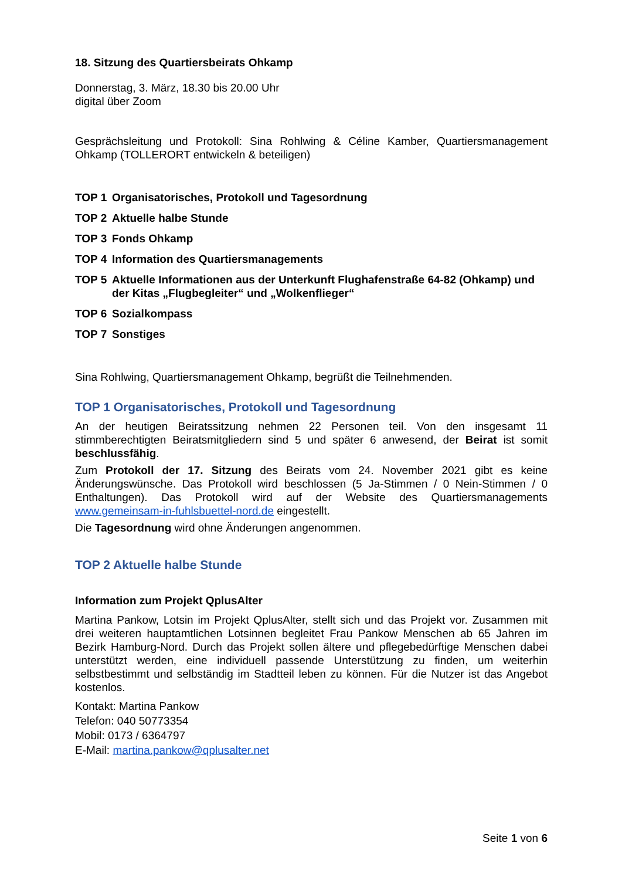18. Sitzung des Quartiersbeirats Ohkamp
Donnerstag, 3. März, 18.30 bis 20.00 Uhr
digital über Zoom
Gesprächsleitung und Protokoll: Sina Rohlwing & Céline Kamber, Quartiersmanagement Ohkamp (TOLLERORT entwickeln & beteiligen)
TOP 1 Organisatorisches, Protokoll und Tagesordnung
TOP 2 Aktuelle halbe Stunde
TOP 3 Fonds Ohkamp
TOP 4 Information des Quartiersmanagements
TOP 5 Aktuelle Informationen aus der Unterkunft Flughafenstraße 64-82 (Ohkamp) und der Kitas „Flugbegleiter“ und „Wolkenflieger“
TOP 6 Sozialkompass
TOP 7 Sonstiges
Sina Rohlwing, Quartiersmanagement Ohkamp, begrüßt die Teilnehmenden.
TOP 1 Organisatorisches, Protokoll und Tagesordnung
An der heutigen Beiratssitzung nehmen 22 Personen teil. Von den insgesamt 11 stimmberechtigten Beiratsmitgliedern sind 5 und später 6 anwesend, der Beirat ist somit beschlussfähig.
Zum Protokoll der 17. Sitzung des Beirats vom 24. November 2021 gibt es keine Änderungswünsche. Das Protokoll wird beschlossen (5 Ja-Stimmen / 0 Nein-Stimmen / 0 Enthaltungen). Das Protokoll wird auf der Website des Quartiersmanagements www.gemeinsam-in-fuhlsbuettel-nord.de eingestellt.
Die Tagesordnung wird ohne Änderungen angenommen.
TOP 2 Aktuelle halbe Stunde
Information zum Projekt QplusAlter
Martina Pankow, Lotsin im Projekt QplusAlter, stellt sich und das Projekt vor. Zusammen mit drei weiteren hauptamtlichen Lotsinnen begleitet Frau Pankow Menschen ab 65 Jahren im Bezirk Hamburg-Nord. Durch das Projekt sollen ältere und pflegebedürftige Menschen dabei unterstützt werden, eine individuell passende Unterstützung zu finden, um weiterhin selbstbestimmt und selbständig im Stadtteil leben zu können. Für die Nutzer ist das Angebot kostenlos.
Kontakt: Martina Pankow
Telefon: 040 50773354
Mobil: 0173 / 6364797
E-Mail: martina.pankow@qplusalter.net
Seite 1 von 6